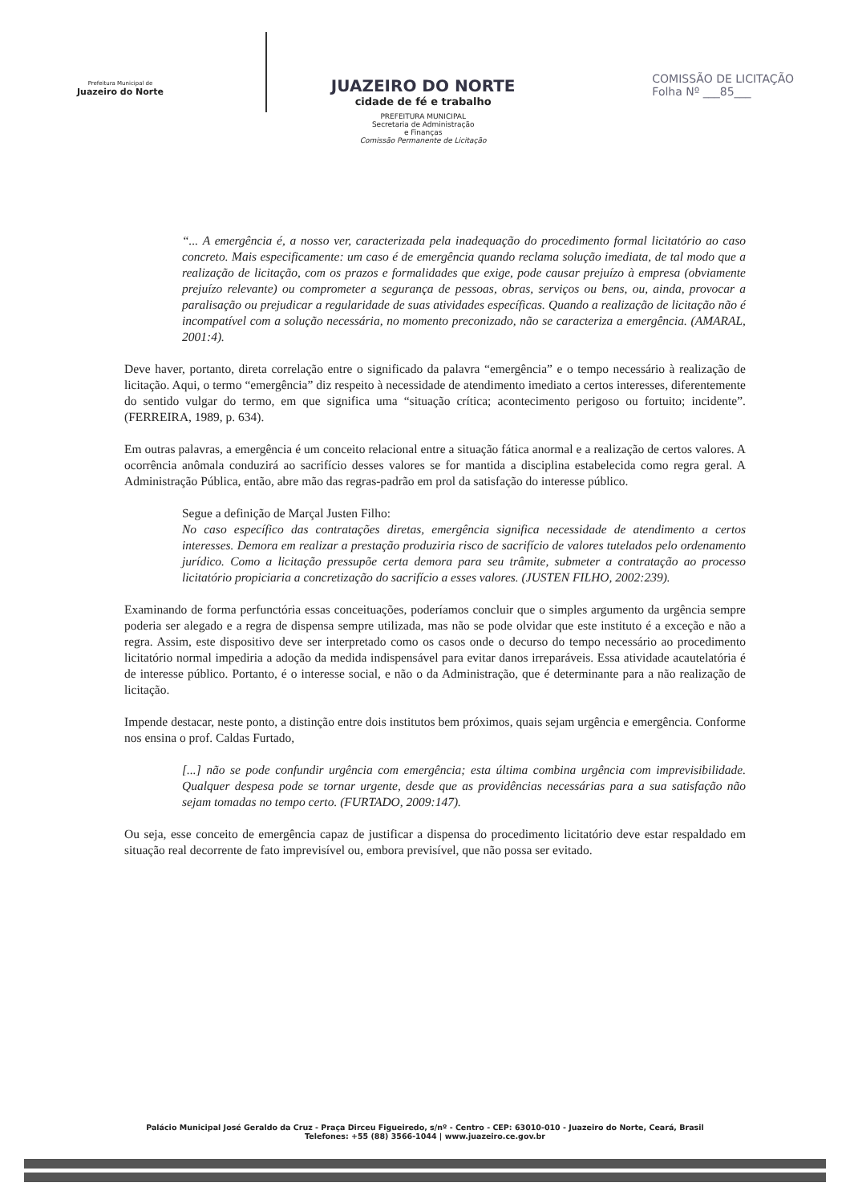Prefeitura Municipal de
Juazeiro do Norte
JUAZEIRO DO NORTE
cidade de fé e trabalho
PREFEITURA MUNICIPAL
Secretaria de Administração
e Finanças
Comissão Permanente de Licitação
COMISSÃO DE LICITAÇÃO
Folha Nº ___85___
“... A emergência é, a nosso ver, caracterizada pela inadequação do procedimento formal licitatório ao caso concreto. Mais especificamente: um caso é de emergência quando reclama solução imediata, de tal modo que a realização de licitação, com os prazos e formalidades que exige, pode causar prejuízo à empresa (obviamente prejuízo relevante) ou comprometer a segurança de pessoas, obras, serviços ou bens, ou, ainda, provocar a paralisação ou prejudicar a regularidade de suas atividades específicas. Quando a realização de licitação não é incompatível com a solução necessária, no momento preconizado, não se caracteriza a emergência. (AMARAL, 2001:4).
Deve haver, portanto, direta correlação entre o significado da palavra “emergência” e o tempo necessário à realização de licitação. Aqui, o termo “emergência” diz respeito à necessidade de atendimento imediato a certos interesses, diferentemente do sentido vulgar do termo, em que significa uma “situação crítica; acontecimento perigoso ou fortuito; incidente”. (FERREIRA, 1989, p. 634).
Em outras palavras, a emergência é um conceito relacional entre a situação fática anormal e a realização de certos valores. A ocorrência anômala conduzirá ao sacrifício desses valores se for mantida a disciplina estabelecida como regra geral. A Administração Pública, então, abre mão das regras-padrão em prol da satisfação do interesse público.
Segue a definição de Marçal Justen Filho:
No caso específico das contratações diretas, emergência significa necessidade de atendimento a certos interesses. Demora em realizar a prestação produziria risco de sacrifício de valores tutelados pelo ordenamento jurídico. Como a licitação pressupõe certa demora para seu trâmite, submeter a contratação ao processo licitatório propiciaria a concretização do sacrifício a esses valores. (JUSTEN FILHO, 2002:239).
Examinando de forma perfunctória essas conceituações, poderíamos concluir que o simples argumento da urgência sempre poderia ser alegado e a regra de dispensa sempre utilizada, mas não se pode olvidar que este instituto é a exceção e não a regra. Assim, este dispositivo deve ser interpretado como os casos onde o decurso do tempo necessário ao procedimento licitatório normal impediria a adoção da medida indispensável para evitar danos irreparáveis. Essa atividade acautelatória é de interesse público. Portanto, é o interesse social, e não o da Administração, que é determinante para a não realização de licitação.
Impende destacar, neste ponto, a distinção entre dois institutos bem próximos, quais sejam urgência e emergência. Conforme nos ensina o prof. Caldas Furtado,
[...] não se pode confundir urgência com emergência; esta última combina urgência com imprevisibilidade. Qualquer despesa pode se tornar urgente, desde que as providências necessárias para a sua satisfação não sejam tomadas no tempo certo. (FURTADO, 2009:147).
Ou seja, esse conceito de emergência capaz de justificar a dispensa do procedimento licitatório deve estar respaldado em situação real decorrente de fato imprevisível ou, embora previsível, que não possa ser evitado.
Palácio Municipal José Geraldo da Cruz - Praça Dirceu Figueiredo, s/nº - Centro - CEP: 63010-010 - Juazeiro do Norte, Ceará, Brasil
Telefones: +55 (88) 3566-1044 | www.juazeiro.ce.gov.br